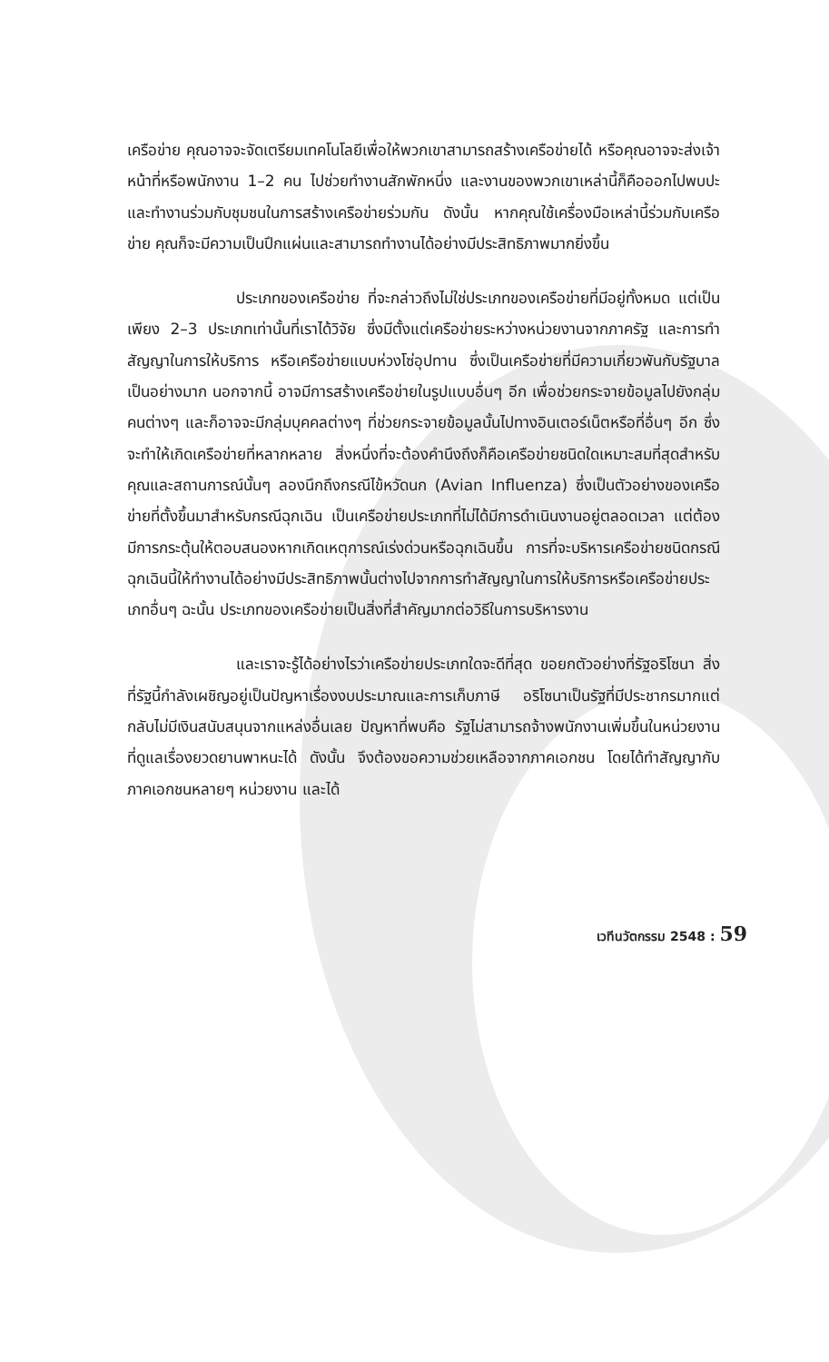เครือข่าย คุณอาจจะจัดเตรียมเทคโนโลยีเพื่อให้พวกเขาสามารถสร้างเครือข่ายได้ หรือคุณอาจจะส่งเจ้าหน้าที่หรือพนักงาน 1–2 คน ไปช่วยทำงานสักพักหนึ่ง และงานของพวกเขาเหล่านี้ก็คือออกไปพบปะและทำงานร่วมกับชุมชนในการสร้างเครือข่ายร่วมกัน ดังนั้น หากคุณใช้เครื่องมือเหล่านี้ร่วมกับเครือข่าย คุณก็จะมีความเป็นปึกแผ่นและสามารถทำงานได้อย่างมีประสิทธิภาพมากยิ่งขึ้น
ประเภทของเครือข่าย ที่จะกล่าวถึงไม่ใช่ประเภทของเครือข่ายที่มีอยู่ทั้งหมด แต่เป็นเพียง 2–3 ประเภทเท่านั้นที่เราได้วิจัย ซึ่งมีตั้งแต่เครือข่ายระหว่างหน่วยงานจากภาครัฐ และการทำสัญญาในการให้บริการ หรือเครือข่ายแบบห่วงโซ่อุปทาน ซึ่งเป็นเครือข่ายที่มีความเกี่ยวพันกับรัฐบาลเป็นอย่างมาก นอกจากนี้ อาจมีการสร้างเครือข่ายในรูปแบบอื่นๆ อีก เพื่อช่วยกระจายข้อมูลไปยังกลุ่มคนต่างๆ และก็อาจจะมีกลุ่มบุคคลต่างๆ ที่ช่วยกระจายข้อมูลนั้นไปทางอินเตอร์เน็ตหรือที่อื่นๆ อีก ซึ่งจะทำให้เกิดเครือข่ายที่หลากหลาย สิ่งหนึ่งที่จะต้องคำนึงถึงก็คือเครือข่ายชนิดใดเหมาะสมที่สุดสำหรับคุณและสถานการณ์นั้นๆ ลองนึกถึงกรณีไข้หวัดนก (Avian Influenza) ซึ่งเป็นตัวอย่างของเครือข่ายที่ตั้งขึ้นมาสำหรับกรณีฉุกเฉิน เป็นเครือข่ายประเภทที่ไม่ได้มีการดำเนินงานอยู่ตลอดเวลา แต่ต้องมีการกระตุ้นให้ตอบสนองหากเกิดเหตุการณ์เร่งด่วนหรือฉุกเฉินขึ้น การที่จะบริหารเครือข่ายชนิดกรณีฉุกเฉินนี้ให้ทำงานได้อย่างมีประสิทธิภาพนั้นต่างไปจากการทำสัญญาในการให้บริการหรือเครือข่ายประเภทอื่นๆ ฉะนั้น ประเภทของเครือข่ายเป็นสิ่งที่สำคัญมากต่อวิธีในการบริหารงาน
และเราจะรู้ได้อย่างไรว่าเครือข่ายประเภทใดจะดีที่สุด ขอยกตัวอย่างที่รัฐอริโซนา สิ่งที่รัฐนี้กำลังเผชิญอยู่เป็นปัญหาเรื่องงบประมาณและการเก็บภาษี อริโซนาเป็นรัฐที่มีประชากรมากแต่กลับไม่มีเงินสนับสนุนจากแหล่งอื่นเลย ปัญหาที่พบคือ รัฐไม่สามารถจ้างพนักงานเพิ่มขึ้นในหน่วยงานที่ดูแลเรื่องยวดยานพาหนะได้ ดังนั้น จึงต้องขอความช่วยเหลือจากภาคเอกชน โดยได้ทำสัญญากับภาคเอกชนหลายๆ หน่วยงาน และได้
เวทีนวัตกรรม 2548 : 59